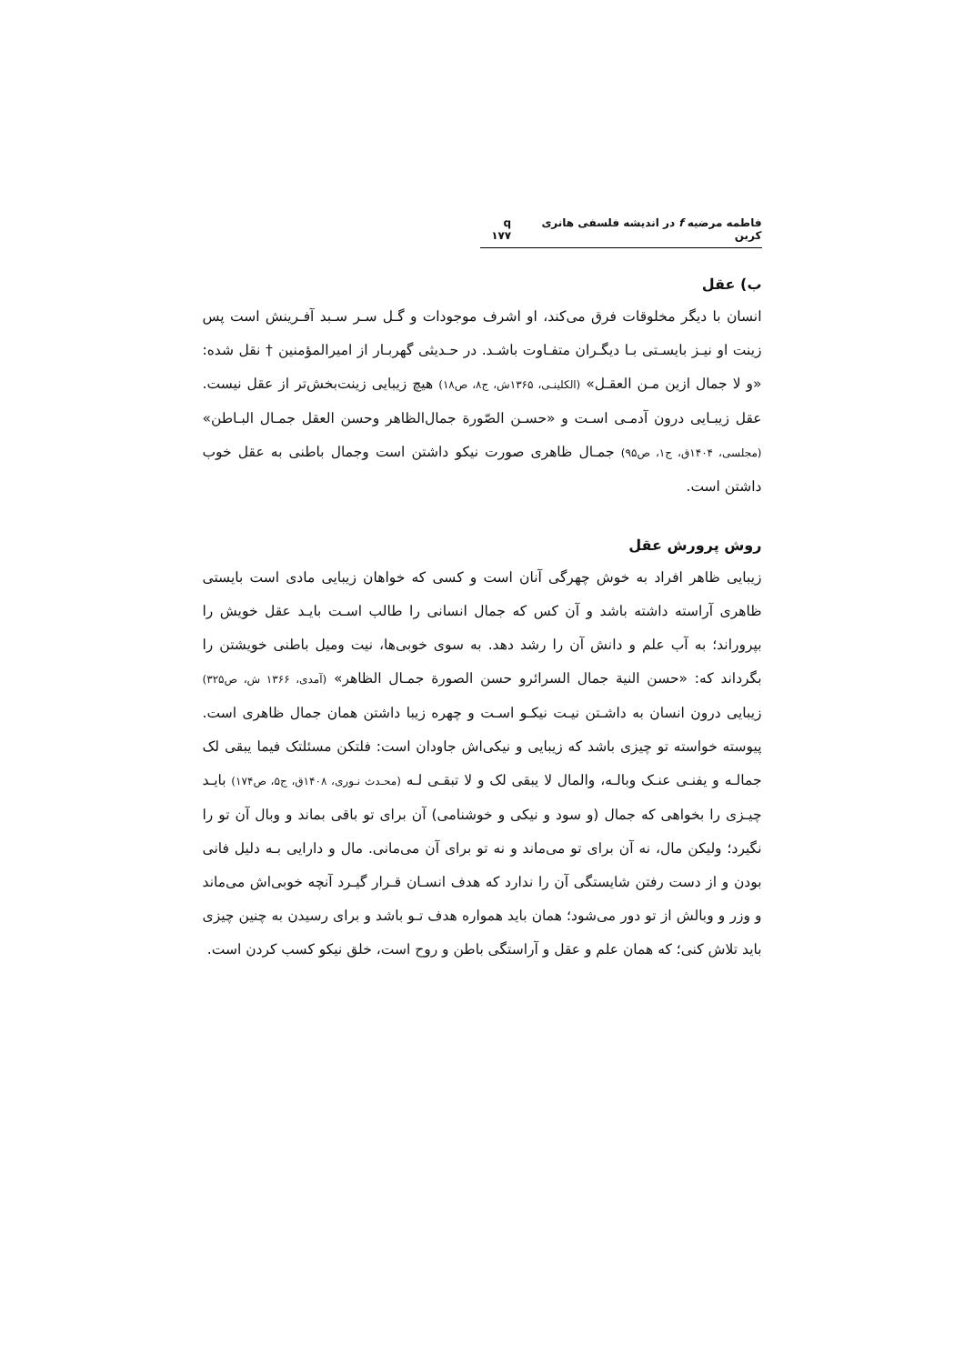فاطمه مرضیه f در اندیشه فلسفی هانری کربن q ۱۷۷
ب) عقل
انسان با دیگر مخلوقات فرق می‌کند، او اشرف موجودات و گـل سـر سـبد آفـرینش است پس زینت او نیـز بایسـتی بـا دیگـران متفـاوت باشـد. در حـدیثی گهربـار از امیرالمؤمنین † نقل شده: «و لا جمال ازین مـن العقـل» (الکلینـی، ۱۳۶۵ش، ج۸، ص۱۸) هیچ زیبایی زینت‌بخش‌تر از عقل نیست. عقل زیبـایی درون آدمـی اسـت و «حسـن الصّورة جمال‌الظاهر وحسن العقل جمـال البـاطن» (مجلسی، ۱۴۰۴ق، ج۱، ص۹۵) جمـال ظاهری صورت نیکو داشتن است وجمال باطنی به عقل خوب داشتن است.
روش پرورش عقل
زیبایی ظاهر افراد به خوش چهرگی آنان است و کسی که خواهان زیبایی مادی است بایستی ظاهری آراسته داشته باشد و آن کس که جمال انسانی را طالب اسـت بایـد عقل خویش را بپروراند؛ به آب علم و دانش آن را رشد دهد. به سوی خوبی‌ها، نیت ومیل باطنی خویشتن را بگرداند که: «حسن النیة جمال السرائرو حسن الصورة جمـال الظاهر» (آمدی، ۱۳۶۶ ش، ص۳۲۵) زیبایی درون انسان به داشـتن نیـت نیکـو اسـت و چهره زیبا داشتن همان جمال ظاهری است. پیوسته خواسته تو چیزی باشد که زیبایی و نیکی‌اش جاودان است: فلتکن مسئلتک فیما یبقی لک جمالـه و یفنـی عنـک وبالـه، والمال لا یبقی لک و لا تبقـی لـه (محـدث نـوری، ۱۴۰۸ق، ج۵، ص۱۷۴) بایـد چیـزی را بخواهی که جمال (و سود و نیکی و خوشنامی) آن برای تو باقی بماند و وبال آن تو را نگیرد؛ ولیکن مال، نه آن برای تو می‌ماند و نه تو برای آن می‌مانی. مال و دارایی بـه دلیل فانی بودن و از دست رفتن شایستگی آن را ندارد که هدف انسـان قـرار گیـرد آنچه خوبی‌اش می‌ماند و وزر و وبالش از تو دور می‌شود؛ همان باید همواره هدف تـو باشد و برای رسیدن به چنین چیزی باید تلاش کنی؛ که همان علم و عقل و آراستگی باطن و روح است، خلق نیکو کسب کردن است.